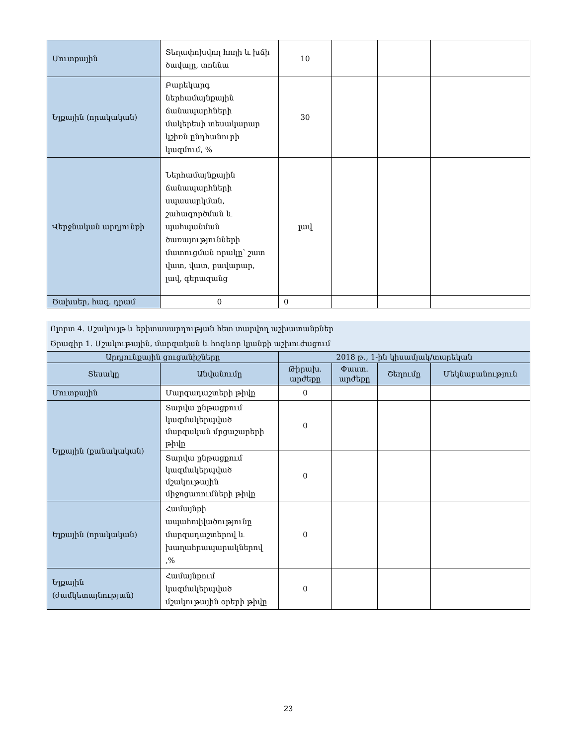| Մուտքային | Տեղափոխվող հողի և խճի ծավալը, տոննա | 10 | | | |
| Ելքային (որակական) | Բարեկարգ ներհամայնքային ճանապարհների մակերեսի տեսակարար կշիռն ընդհանուրի կազմում, % | 30 | | | |
| Վերջնական արդյունքի | Ներհամայնքային ճանապարհների սպասարկման, շահագործման և պահպանման ծառայությունների մատուցման որակը՝ շատ վատ, վատ, բավարար, լավ, գերազանց | լավ | | | |
| Ծախսեր, հազ. դրամ | 0 | 0 | | | |
| Ոլորտ 4. Մշակույթ և երիտասարդության հետ տարվող աշխատանքներ | | | | | |
| Ծրագիր 1. Մշակութային, մարզական և հոգևոր կյանքի աշխուժացում | | | | | |
| Արդյունքային ցուցանիշները | | 2018 թ., 1-ին կիսամյակ/տարեկան | | | |
| Տեսակը | Անվանումը | Թիրախ. արժեքը | Փաստ. արժեքը | Շեղումը | Մեկնաբանություն |
| Մուտքային | Մարզադաշտերի թիվը | 0 | | | |
| Ելքային (քանակական) | Տարվա ընթացքում կազմակերպված մարզական մրցաշարերի թիվը | 0 | | | |
| | Տարվա ընթացքում կազմակերպված մշակութային միջոցառումների թիվը | 0 | | | |
| Ելքային (որակական) | Համայնքի ապահովվածությունը մարզադաշտերով և խաղահրապարակներով ,% | 0 | | | |
| Ելքային (ժամկետայնության) | Համայնքում կազմակերպված մշակութային օրերի թիվը | 0 | | | |
23